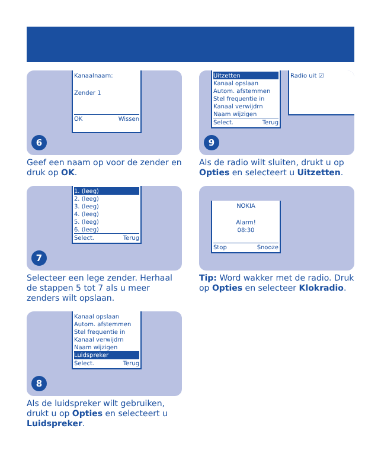Kanaalnaam:
Zender 1
OK Wissen
6
Geef een naam op voor de zender en druk op OK.
Uitzetten
Kanaal opslaan
Autom. afstemmen
Stel frequentie in
Kanaal verwijdrn
Naam wijzigen
Select. Terug
Radio uit ☑
9
Als de radio wilt sluiten, drukt u op Opties en selecteert u Uitzetten.
1. (leeg)
2. (leeg)
3. (leeg)
4. (leeg)
5. (leeg)
6. (leeg)
Select. Terug
7
Selecteer een lege zender. Herhaal de stappen 5 tot 7 als u meer zenders wilt opslaan.
NOKIA
Alarm!
08:30
Stop Snooze
Tip: Word wakker met de radio. Druk op Opties en selecteer Klokradio.
Kanaal opslaan
Autom. afstemmen
Stel frequentie in
Kanaal verwijdrn
Naam wijzigen
Luidspreker
Select. Terug
8
Als de luidspreker wilt gebruiken, drukt u op Opties en selecteert u Luidspreker.